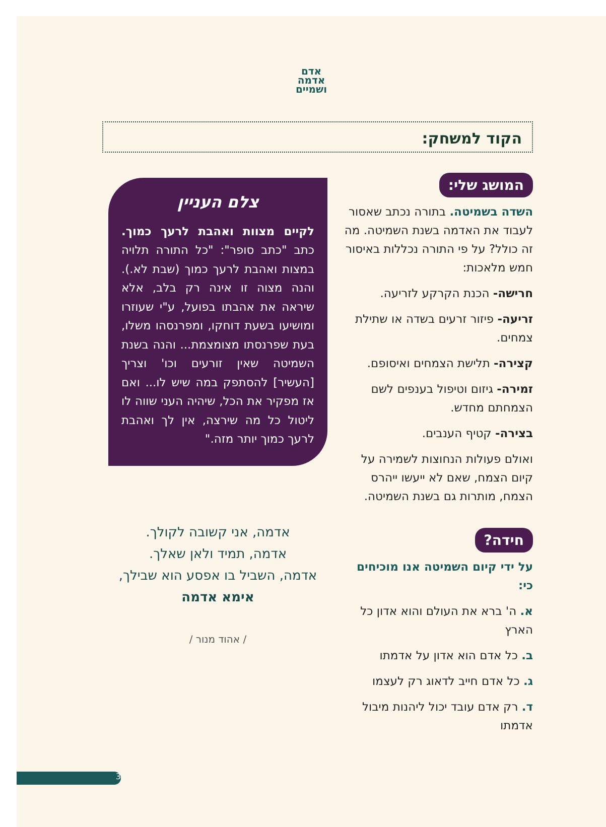אדם
אדמה
ושמיים
הקוד למשחק:
המושג שלי:
השדה בשמיטה. בתורה נכתב שאסור לעבוד את האדמה בשנת השמיטה. מה זה כולל? על פי התורה נכללות באיסור חמש מלאכות:
חרישה- הכנת הקרקע לזריעה.
זריעה- פיזור זרעים בשדה או שתילת צמחים.
קצירה- תלישת הצמחים ואיסופם.
זמירה- גיזום וטיפול בענפים לשם הצמחתם מחדש.
בצירה- קטיף הענבים.
ואולם פעולות הנחוצות לשמירה על קיום הצמח, שאם לא ייעשו ייהרס הצמח, מותרות גם בשנת השמיטה.
חידה?
על ידי קיום השמיטה אנו מוכיחים כי:
א. ה' ברא את העולם והוא אדון כל הארץ
ב. כל אדם הוא אדון על אדמתו
ג. כל אדם חייב לדאוג רק לעצמו
ד. רק אדם עובד יכול ליהנות מיבול אדמתו
צלם העניין
לקיים מצוות ואהבת לרעך כמוך. כתב "כתב סופר": "כל התורה תלויה במצות ואהבת לרעך כמוך (שבת לא.). והנה מצוה זו אינה רק בלב, אלא שיראה את אהבתו בפועל, ע"י שעוזרו ומושיעו בשעת דוחקו, ומפרנסהו משלו, בעת שפרנסתו מצומצמת... והנה בשנת השמיטה שאין זורעים וכו' וצריך [העשיר] להסתפק במה שיש לו... ואם אז מפקיר את הכל, שיהיה העני שווה לו ליטול כל מה שירצה, אין לך ואהבת לרעך כמוך יותר מזה."
אדמה, אני קשובה לקולך.
אדמה, תמיד ולאן שאלך.
אדמה, השביל בו אפסע הוא שבילך,
אימא אדמה
/ אהוד מנור /
3